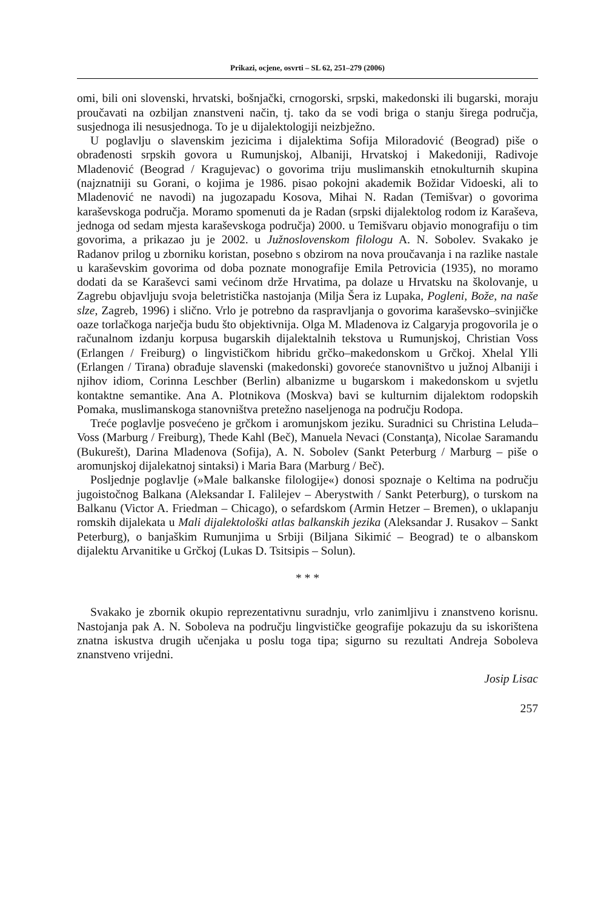Prikazi, ocjene, osvrti – SL 62, 251–279 (2006)
omi, bili oni slovenski, hrvatski, bošnjački, crnogorski, srpski, makedonski ili bugarski, moraju proučavati na ozbiljan znanstveni način, tj. tako da se vodi briga o stanju širega područja, susjednoga ili nesusjednoga. To je u dijalektologiji neizbježno.
U poglavlju o slavenskim jezicima i dijalektima Sofija Miloradović (Beograd) piše o obrađenosti srpskih govora u Rumunjskoj, Albaniji, Hrvatskoj i Makedoniji, Radivoje Mladenović (Beograd / Kragujevac) o govorima triju muslimanskih etnokulturnih skupina (najznatniji su Gorani, o kojima je 1986. pisao pokojni akademik Božidar Vidoeski, ali to Mladenović ne navodi) na jugozapadu Kosova, Mihai N. Radan (Temišvar) o govorima karaševskoga područja. Moramo spomenuti da je Radan (srpski dijalektolog rodom iz Karaševa, jednoga od sedam mjesta karaševskoga područja) 2000. u Temišvaru objavio monografiju o tim govorima, a prikazao ju je 2002. u Južnoslovenskom filologu A. N. Sobolev. Svakako je Radanov prilog u zborniku koristan, posebno s obzirom na nova proučavanja i na razlike nastale u karaševskim govorima od doba poznate monografije Emila Petrovicia (1935), no moramo dodati da se Karaševci sami većinom drže Hrvatima, pa dolaze u Hrvatsku na školovanje, u Zagrebu objavljuju svoja beletristička nastojanja (Milja Šera iz Lupaka, Pogleni, Bože, na naše slze, Zagreb, 1996) i slično. Vrlo je potrebno da raspravljanja o govorima karaševsko–svinjičke oaze torlačkoga narječja budu što objektivnija. Olga M. Mladenova iz Calgaryja progovorila je o računalnom izdanju korpusa bugarskih dijalektalnih tekstova u Rumunjskoj, Christian Voss (Erlangen / Freiburg) o lingvističkom hibridu grčko–makedonskom u Grčkoj. Xhelal Ylli (Erlangen / Tirana) obrađuje slavenski (makedonski) govoreće stanovništvo u južnoj Albaniji i njihov idiom, Corinna Leschber (Berlin) albanizme u bugarskom i makedonskom u svjetlu kontaktne semantike. Ana A. Plotnikova (Moskva) bavi se kulturnim dijalektom rodopskih Pomaka, muslimanskoga stanovništva pretežno naseljenoga na području Rodopa.
Treće poglavlje posvećeno je grčkom i aromunjskom jeziku. Suradnici su Christina Leluda–Voss (Marburg / Freiburg), Thede Kahl (Beč), Manuela Nevaci (Constanţa), Nicolae Saramandu (Bukurešt), Darina Mladenova (Sofija), A. N. Sobolev (Sankt Peterburg / Marburg – piše o aromunjskoj dijalekatnoj sintaksi) i Maria Bara (Marburg / Beč).
Posljednje poglavlje (»Male balkanske filologije«) donosi spoznaje o Keltima na području jugoistočnog Balkana (Aleksandar I. Falilejev – Aberystwith / Sankt Peterburg), o turskom na Balkanu (Victor A. Friedman – Chicago), o sefardskom (Armin Hetzer – Bremen), o uklapanju romskih dijalekata u Mali dijalektološki atlas balkanskih jezika (Aleksandar J. Rusakov – Sankt Peterburg), o banjaškim Rumunjima u Srbiji (Biljana Sikimić – Beograd) te o albanskom dijalektu Arvanitike u Grčkoj (Lukas D. Tsitsipis – Solun).
* * *
Svakako je zbornik okupio reprezentativnu suradnju, vrlo zanimljivu i znanstveno korisnu. Nastojanja pak A. N. Soboleva na području lingvističke geografije pokazuju da su iskorištena znatna iskustva drugih učenjaka u poslu toga tipa; sigurno su rezultati Andreja Soboleva znanstveno vrijedni.
Josip Lisac
257